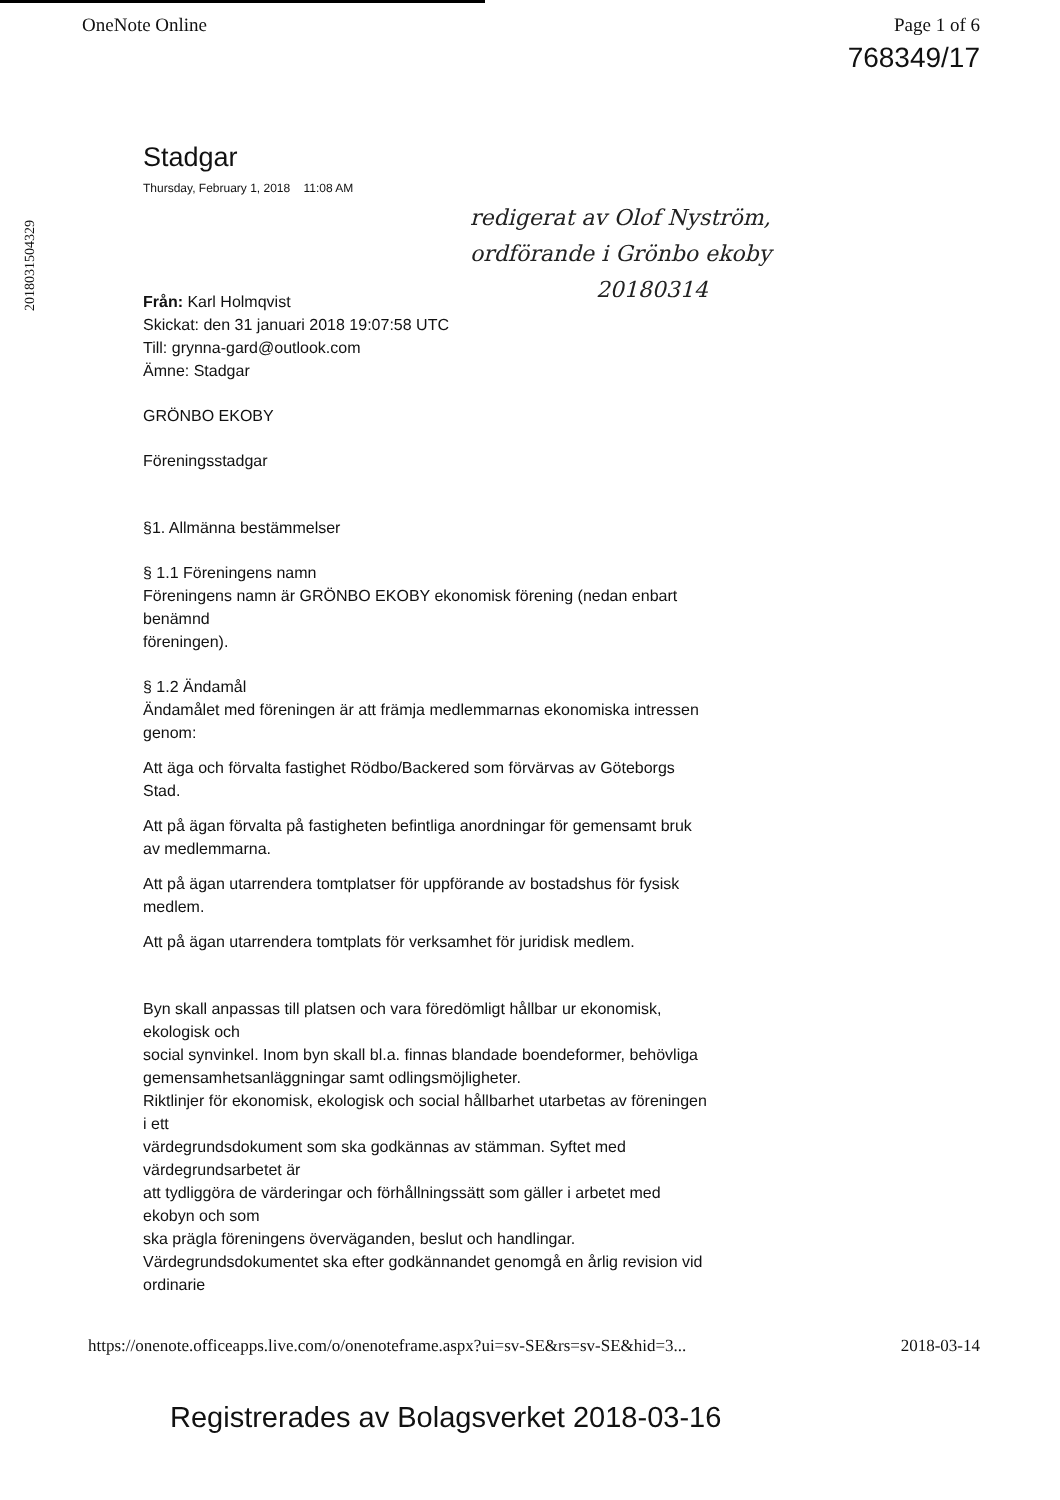OneNote Online Page 1 of 6
768349/17
2018031504329
redigerat av Olof Nyström,
ordförande i Grönbo ekoby
20180314
Stadgar
Thursday, February 1, 2018 11:08 AM
Från: Karl Holmqvist
Skickat: den 31 januari 2018 19:07:58 UTC
Till: grynna-gard@outlook.com
Ämne: Stadgar
GRÖNBO EKOBY
Föreningsstadgar
§1. Allmänna bestämmelser
§ 1.1 Föreningens namn
Föreningens namn är GRÖNBO EKOBY ekonomisk förening (nedan enbart benämnd
föreningen).
§ 1.2 Ändamål
Ändamålet med föreningen är att främja medlemmarnas ekonomiska intressen genom:
Att äga och förvalta fastighet Rödbo/Backered som förvärvas av Göteborgs Stad.
Att på ägan förvalta på fastigheten befintliga anordningar för gemensamt bruk av medlemmarna.
Att på ägan utarrendera tomtplatser för uppförande av bostadshus för fysisk medlem.
Att på ägan utarrendera tomtplats för verksamhet för juridisk medlem.
Byn skall anpassas till platsen och vara föredömligt hållbar ur ekonomisk, ekologisk och
social synvinkel. Inom byn skall bl.a. finnas blandade boendeformer, behövliga
gemensamhetsanläggningar samt odlingsmöjligheter.
Riktlinjer för ekonomisk, ekologisk och social hållbarhet utarbetas av föreningen i ett
värdegrundsdokument som ska godkännas av stämman. Syftet med värdegrundsarbetet är
att tydliggöra de värderingar och förhållningssätt som gäller i arbetet med ekobyn och som
ska prägla föreningens överväganden, beslut och handlingar.
Värdegrundsdokumentet ska efter godkännandet genomgå en årlig revision vid ordinarie
https://onenote.officeapps.live.com/o/onenoteframe.aspx?ui=sv-SE&rs=sv-SE&hid=3... 2018-03-14
Registrerades av Bolagsverket 2018-03-16